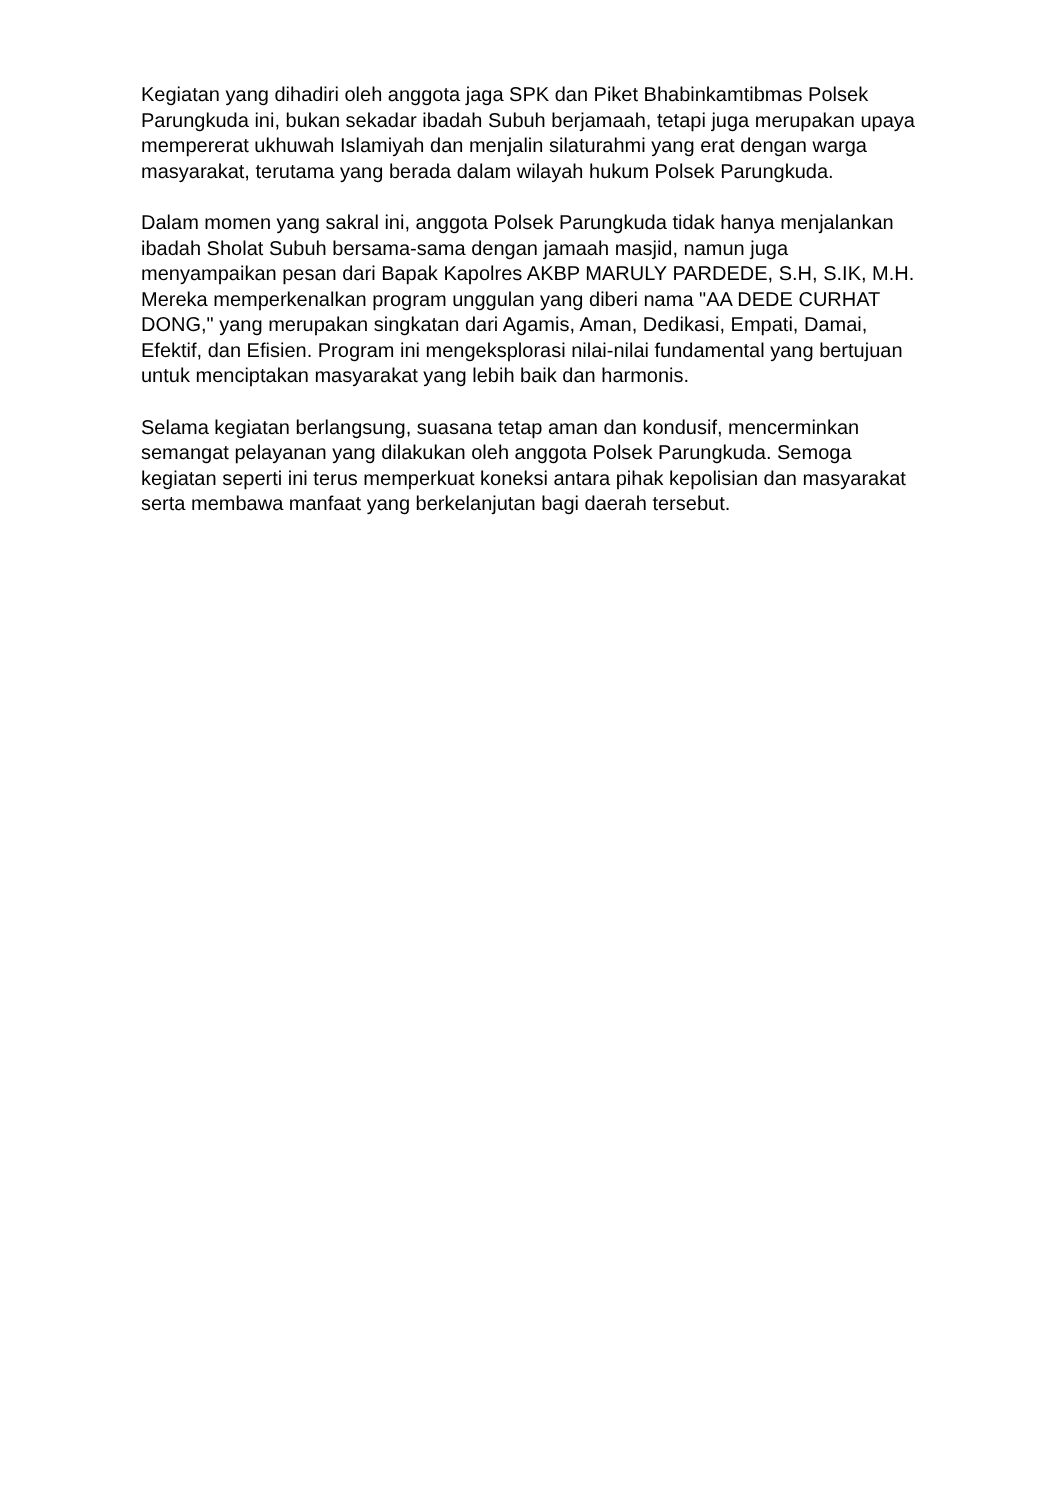Kegiatan yang dihadiri oleh anggota jaga SPK dan Piket Bhabinkamtibmas Polsek Parungkuda ini, bukan sekadar ibadah Subuh berjamaah, tetapi juga merupakan upaya mempererat ukhuwah Islamiyah dan menjalin silaturahmi yang erat dengan warga masyarakat, terutama yang berada dalam wilayah hukum Polsek Parungkuda.
Dalam momen yang sakral ini, anggota Polsek Parungkuda tidak hanya menjalankan ibadah Sholat Subuh bersama-sama dengan jamaah masjid, namun juga menyampaikan pesan dari Bapak Kapolres AKBP MARULY PARDEDE, S.H, S.IK, M.H. Mereka memperkenalkan program unggulan yang diberi nama "AA DEDE CURHAT DONG," yang merupakan singkatan dari Agamis, Aman, Dedikasi, Empati, Damai, Efektif, dan Efisien. Program ini mengeksplorasi nilai-nilai fundamental yang bertujuan untuk menciptakan masyarakat yang lebih baik dan harmonis.
Selama kegiatan berlangsung, suasana tetap aman dan kondusif, mencerminkan semangat pelayanan yang dilakukan oleh anggota Polsek Parungkuda. Semoga kegiatan seperti ini terus memperkuat koneksi antara pihak kepolisian dan masyarakat serta membawa manfaat yang berkelanjutan bagi daerah tersebut.